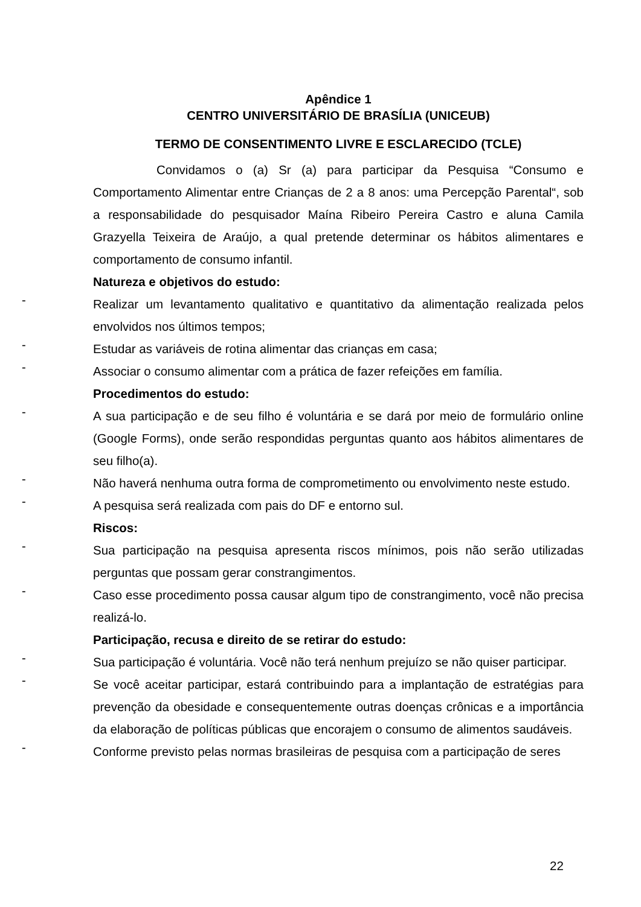Apêndice 1
CENTRO UNIVERSITÁRIO DE BRASÍLIA (UNICEUB)
TERMO DE CONSENTIMENTO LIVRE E ESCLARECIDO (TCLE)
Convidamos o (a) Sr (a) para participar da Pesquisa “Consumo e Comportamento Alimentar entre Crianças de 2 a 8 anos: uma Percepção Parental“, sob a responsabilidade do pesquisador Maína Ribeiro Pereira Castro e aluna Camila Grazyella Teixeira de Araújo, a qual pretende determinar os hábitos alimentares e comportamento de consumo infantil.
Natureza e objetivos do estudo:
-
Realizar um levantamento qualitativo e quantitativo da alimentação realizada pelos envolvidos nos últimos tempos;
-
Estudar as variáveis de rotina alimentar das crianças em casa;
-
Associar o consumo alimentar com a prática de fazer refeições em família.
Procedimentos do estudo:
-
A sua participação e de seu filho é voluntária e se dará por meio de formulário online (Google Forms), onde serão respondidas perguntas quanto aos hábitos alimentares de seu filho(a).
-
Não haverá nenhuma outra forma de comprometimento ou envolvimento neste estudo.
-
A pesquisa será realizada com pais do DF e entorno sul.
Riscos:
-
Sua participação na pesquisa apresenta riscos mínimos, pois não serão utilizadas perguntas que possam gerar constrangimentos.
-
Caso esse procedimento possa causar algum tipo de constrangimento, você não precisa realizá-lo.
Participação, recusa e direito de se retirar do estudo:
-
Sua participação é voluntária. Você não terá nenhum prejuízo se não quiser participar.
-
Se você aceitar participar, estará contribuindo para a implantação de estratégias para prevenção da obesidade e consequentemente outras doenças crônicas e a importância da elaboração de políticas públicas que encorajem o consumo de alimentos saudáveis.
-
Conforme previsto pelas normas brasileiras de pesquisa com a participação de seres
22